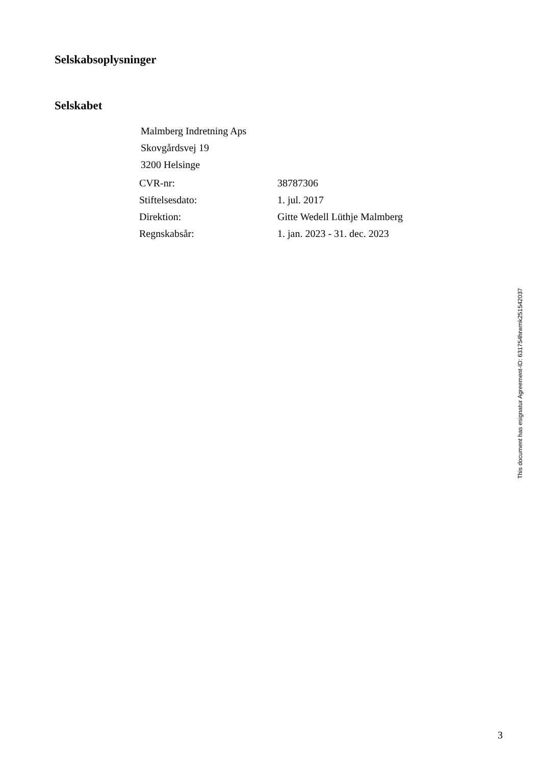Selskabsoplysninger
Selskabet
Malmberg Indretning Aps
Skovgårdsvej 19
3200 Helsinge
| CVR-nr: | 38787306 |
| Stiftelsesdato: | 1. jul. 2017 |
| Direktion: | Gitte Wedell Lüthje Malmberg |
| Regnskabsår: | 1. jan. 2023 - 31. dec. 2023 |
This document has esignatur Agreement-ID: 631754hrwmk251542037
3